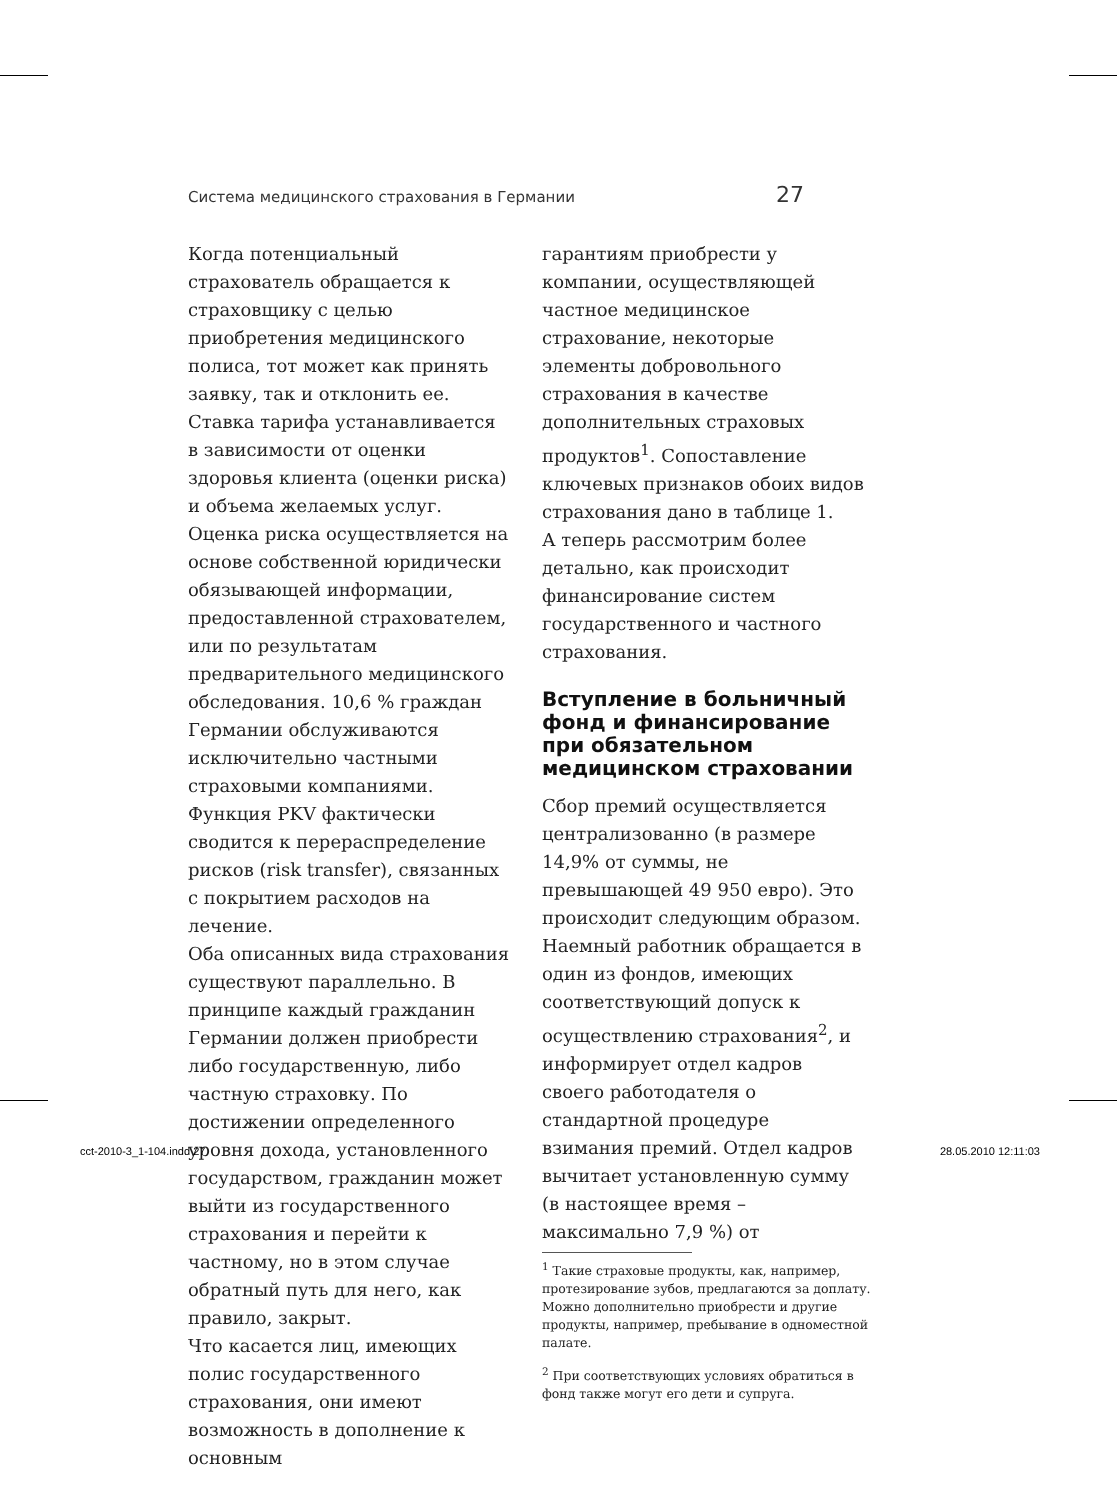Система медицинского страхования в Германии 27
Когда потенциальный страхователь обращается к страховщику с целью приобретения медицинского полиса, тот может как принять заявку, так и отклонить ее. Ставка тарифа устанавливается в зависимости от оценки здоровья клиента (оценки риска) и объема желаемых услуг. Оценка риска осуществляется на основе собственной юридически обязывающей информации, предоставленной страхователем, или по результатам предварительного медицинского обследования. 10,6 % граждан Германии обслуживаются исключительно частными страховыми компаниями. Функция PKV фактически сводится к перераспределение рисков (risk transfer), связанных с покрытием расходов на лечение.
Оба описанных вида страхования существуют параллельно. В принципе каждый гражданин Германии должен приобрести либо государственную, либо частную страховку. По достижении определенного уровня дохода, установленного государством, гражданин может выйти из государственного страхования и перейти к частному, но в этом случае обратный путь для него, как правило, закрыт.
Что касается лиц, имеющих полис государственного страхования, они имеют возможность в дополнение к основным
гарантиям приобрести у компании, осуществляющей частное медицинское страхование, некоторые элементы добровольного страхования в качестве дополнительных страховых продуктов<sup>1</sup>. Сопоставление ключевых признаков обоих видов страхования дано в таблице 1.
А теперь рассмотрим более детально, как происходит финансирование систем государственного и частного страхования.
Вступление в больничный фонд и финансирование при обязательном медицинском страховании
Сбор премий осуществляется централизованно (в размере 14,9% от суммы, не превышающей 49 950 евро). Это происходит следующим образом. Наемный работник обращается в один из фондов, имеющих соответствующий допуск к осуществлению страхования<sup>2</sup>, и информирует отдел кадров своего работодателя о стандартной процедуре взимания премий. Отдел кадров вычитает установленную сумму (в настоящее время – максимально 7,9 %) от
<sup>1</sup> Такие страховые продукты, как, например, протезирование зубов, предлагаются за доплату. Можно дополнительно приобрести и другие продукты, например, пребывание в одноместной палате.
<sup>2</sup> При соответствующих условиях обратиться в фонд также могут его дети и супруга.
cct-2010-3_1-104.indd 27 28.05.2010 12:11:03